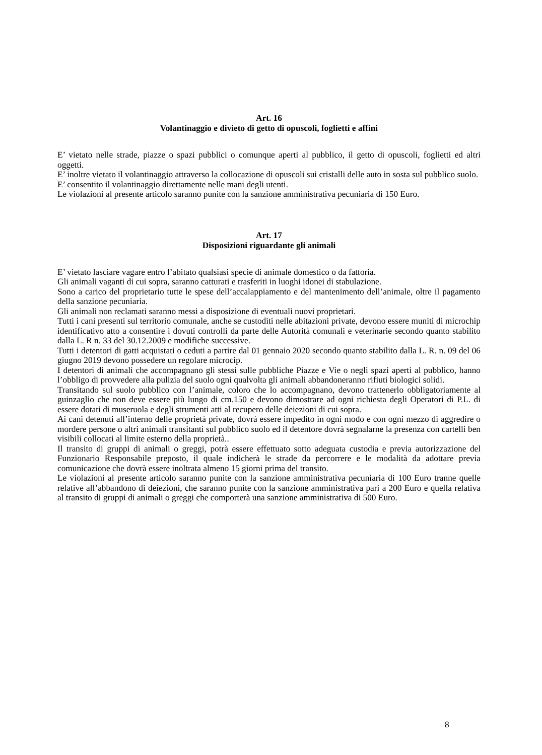Art. 16
Volantinaggio e divieto di getto di opuscoli, foglietti e affini
E’ vietato nelle strade, piazze o spazi pubblici o comunque aperti al pubblico, il getto di opuscoli, foglietti ed altri oggetti.
E’ inoltre vietato il volantinaggio attraverso la collocazione di opuscoli sui cristalli delle auto in sosta sul pubblico suolo.
E’ consentito il volantinaggio direttamente nelle mani degli utenti.
Le violazioni al presente articolo saranno punite con la sanzione amministrativa pecuniaria di 150 Euro.
Art. 17
Disposizioni riguardante gli animali
E’ vietato lasciare vagare entro l’abitato qualsiasi specie di animale domestico o da fattoria.
Gli animali vaganti di cui sopra, saranno catturati e trasferiti in luoghi idonei di stabulazione.
Sono a carico del proprietario tutte le spese dell’accalappiamento e del mantenimento dell’animale, oltre il pagamento della sanzione pecuniaria.
Gli animali non reclamati saranno messi a disposizione di eventuali nuovi proprietari.
Tutti i cani presenti sul territorio comunale, anche se custoditi nelle abitazioni private, devono essere muniti di microchip identificativo atto a consentire i dovuti controlli da parte delle Autorità comunali e veterinarie secondo quanto stabilito dalla L. R n. 33 del 30.12.2009 e modifiche successive.
Tutti i detentori di gatti acquistati o ceduti a partire dal 01 gennaio 2020 secondo quanto stabilito dalla L. R. n. 09 del 06 giugno 2019 devono possedere un regolare microcip.
I detentori di animali che accompagnano gli stessi sulle pubbliche Piazze e Vie o negli spazi aperti al pubblico, hanno l’obbligo di provvedere alla pulizia del suolo ogni qualvolta gli animali abbandoneranno rifiuti biologici solidi.
Transitando sul suolo pubblico con l’animale, coloro che lo accompagnano, devono trattenerlo obbligatoriamente al guinzaglio che non deve essere più lungo di cm.150 e devono dimostrare ad ogni richiesta degli Operatori di P.L. di essere dotati di museruola e degli strumenti atti al recupero delle deiezioni di cui sopra.
Ai cani detenuti all’interno delle proprietà private, dovrà essere impedito in ogni modo e con ogni mezzo di aggredire o mordere persone o altri animali transitanti sul pubblico suolo ed il detentore dovrà segnalarne la presenza con cartelli ben visibili collocati al limite esterno della proprietà..
Il transito di gruppi di animali o greggi, potrà essere effettuato sotto adeguata custodia e previa autorizzazione del Funzionario Responsabile preposto, il quale indicherà le strade da percorrere e le modalità da adottare previa comunicazione che dovrà essere inoltrata almeno 15 giorni prima del transito.
Le violazioni al presente articolo saranno punite con la sanzione amministrativa pecuniaria di 100 Euro tranne quelle relative all’abbandono di deiezioni, che saranno punite con la sanzione amministrativa pari a 200 Euro e quella relativa al transito di gruppi di animali o greggi che comporterà una sanzione amministrativa di 500 Euro.
8